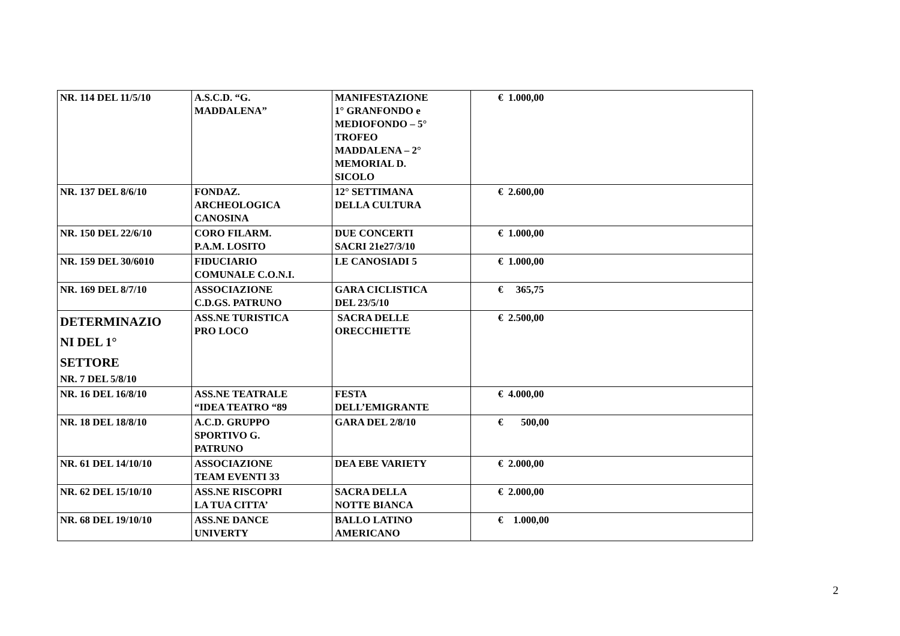| NR. 114 DEL 11/5/10 | A.S.C.D. “G. MADDALENA” | MANIFESTAZIONE 1° GRANFONDO e MEDIOFONDO – 5° TROFEO MADDALENA – 2° MEMORIAL D. SICOLO | € 1.000,00 |
| NR. 137 DEL 8/6/10 | FONDAZ. ARCHEOLOGICA CANOSINA | 12° SETTIMANA DELLA CULTURA | € 2.600,00 |
| NR. 150 DEL 22/6/10 | CORO FILARM. P.A.M. LOSITO | DUE CONCERTI SACRI 21e27/3/10 | € 1.000,00 |
| NR. 159 DEL 30/6010 | FIDUCIARIO COMUNALE C.O.N.I. | LE CANOSIADI 5 | € 1.000,00 |
| NR. 169 DEL 8/7/10 | ASSOCIAZIONE C.D.GS. PATRUNO | GARA CICLISTICA DEL 23/5/10 | € 365,75 |
| DETERMINAZIO NI DEL 1° SETTORE NR. 7 DEL 5/8/10 | ASS.NE TURISTICA PRO LOCO | SACRA DELLE ORECCHIETTE | € 2.500,00 |
| NR. 16 DEL 16/8/10 | ASS.NE TEATRALE “IDEA TEATRO “89 | FESTA DELL’EMIGRANTE | € 4.000,00 |
| NR. 18 DEL 18/8/10 | A.C.D. GRUPPO SPORTIVO G. PATRUNO | GARA DEL 2/8/10 | € 500,00 |
| NR. 61 DEL 14/10/10 | ASSOCIAZIONE TEAM EVENTI 33 | DEA EBE VARIETY | € 2.000,00 |
| NR. 62 DEL 15/10/10 | ASS.NE RISCOPRI LA TUA CITTA’ | SACRA DELLA NOTTE BIANCA | € 2.000,00 |
| NR. 68 DEL 19/10/10 | ASS.NE DANCE UNIVERTY | BALLO LATINO AMERICANO | € 1.000,00 |
2